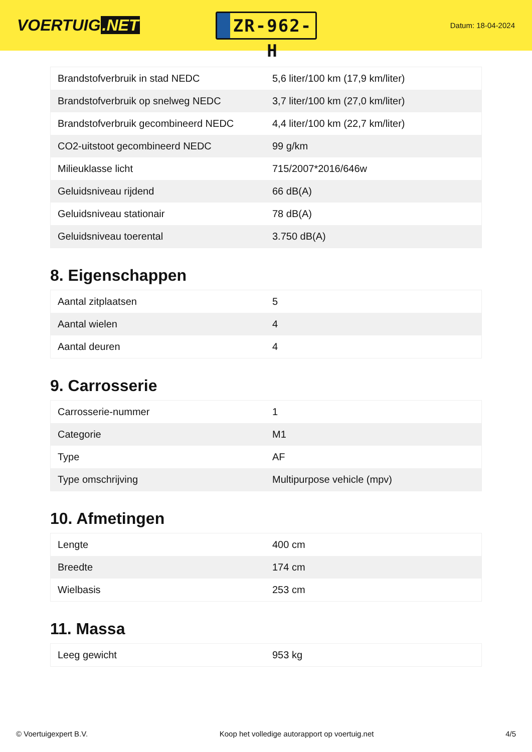VOERTUIG.NET
ZR-962-H
Datum: 18-04-2024
| Brandstofverbruik in stad NEDC | 5,6 liter/100 km (17,9 km/liter) |
| Brandstofverbruik op snelweg NEDC | 3,7 liter/100 km (27,0 km/liter) |
| Brandstofverbruik gecombineerd NEDC | 4,4 liter/100 km (22,7 km/liter) |
| CO2-uitstoot gecombineerd NEDC | 99 g/km |
| Milieuklasse licht | 715/2007*2016/646w |
| Geluidsniveau rijdend | 66 dB(A) |
| Geluidsniveau stationair | 78 dB(A) |
| Geluidsniveau toerental | 3.750 dB(A) |
8. Eigenschappen
| Aantal zitplaatsen | 5 |
| Aantal wielen | 4 |
| Aantal deuren | 4 |
9. Carrosserie
| Carrosserie-nummer | 1 |
| Categorie | M1 |
| Type | AF |
| Type omschrijving | Multipurpose vehicle (mpv) |
10. Afmetingen
| Lengte | 400 cm |
| Breedte | 174 cm |
| Wielbasis | 253 cm |
11. Massa
| Leeg gewicht | 953 kg |
© Voertuigexpert B.V. Koop het volledige autorapport op voertuig.net 4/5